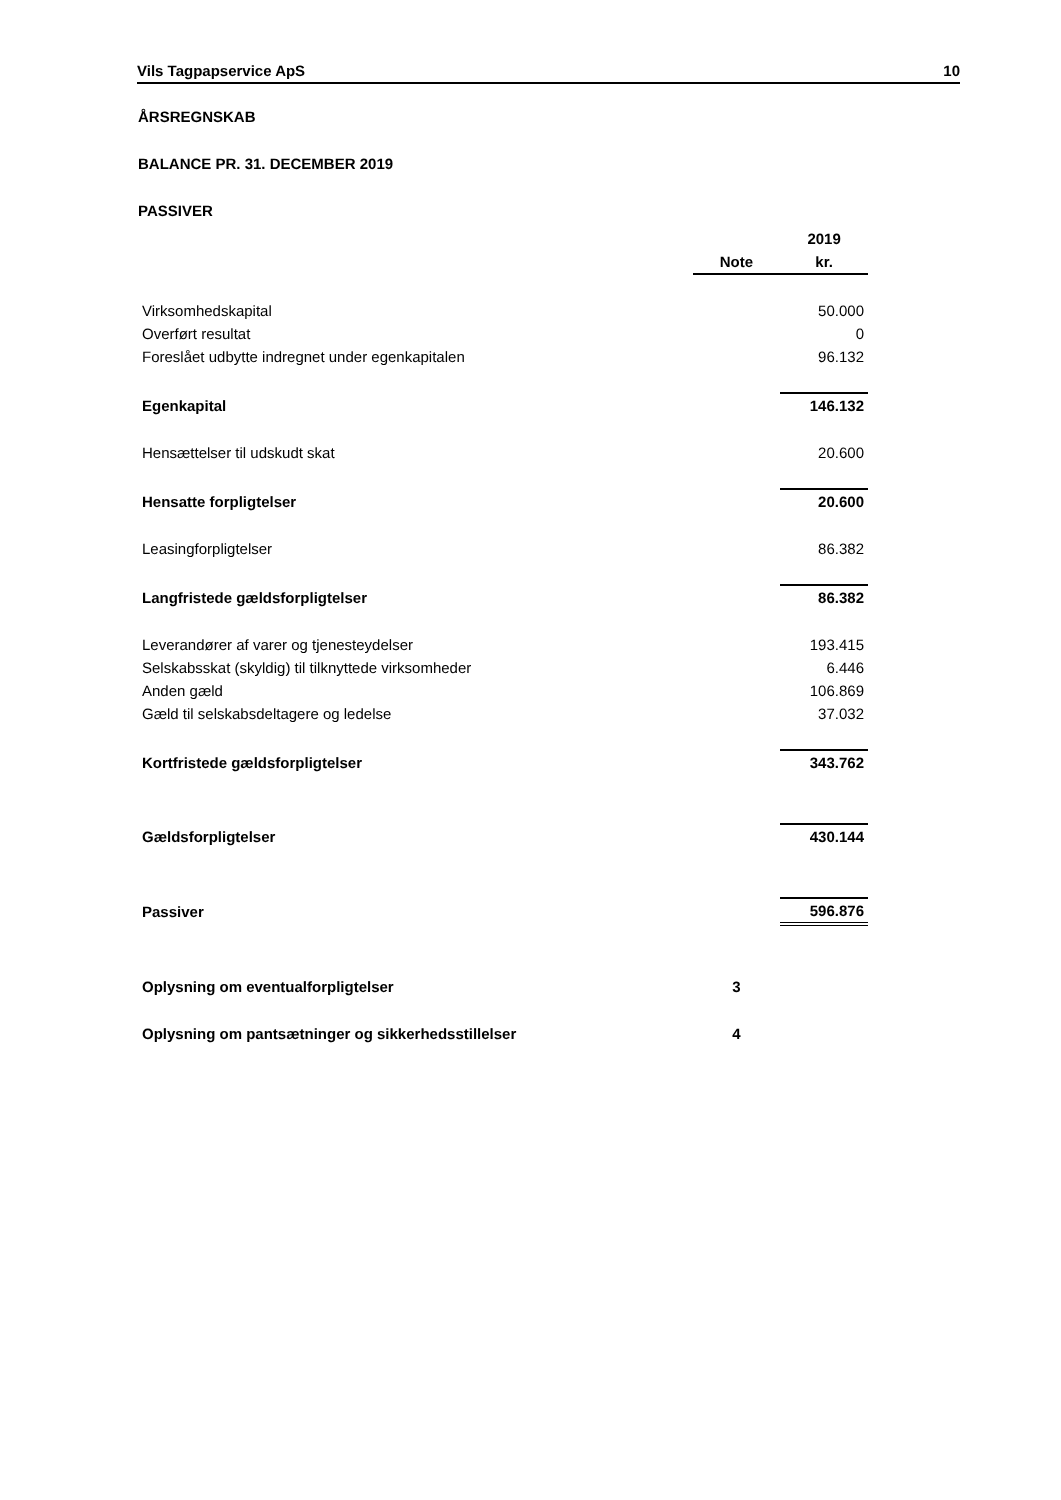Vils Tagpapservice ApS 10
ÅRSREGNSKAB
BALANCE PR. 31. DECEMBER 2019
PASSIVER
| | | 2019 |
| --- | --- | --- |
| | Note | kr. |
| Virksomhedskapital | | 50.000 |
| Overført resultat | | 0 |
| Foreslået udbytte indregnet under egenkapitalen | | 96.132 |
| Egenkapital | | 146.132 |
| Hensættelser til udskudt skat | | 20.600 |
| Hensatte forpligtelser | | 20.600 |
| Leasingforpligtelser | | 86.382 |
| Langfristede gældsforpligtelser | | 86.382 |
| Leverandører af varer og tjenesteydelser | | 193.415 |
| Selskabsskat (skyldig) til tilknyttede virksomheder | | 6.446 |
| Anden gæld | | 106.869 |
| Gæld til selskabsdeltagere og ledelse | | 37.032 |
| Kortfristede gældsforpligtelser | | 343.762 |
| Gældsforpligtelser | | 430.144 |
| Passiver | | 596.876 |
| Oplysning om eventualforpligtelser | 3 | |
| Oplysning om pantsætninger og sikkerhedsstillelser | 4 | |